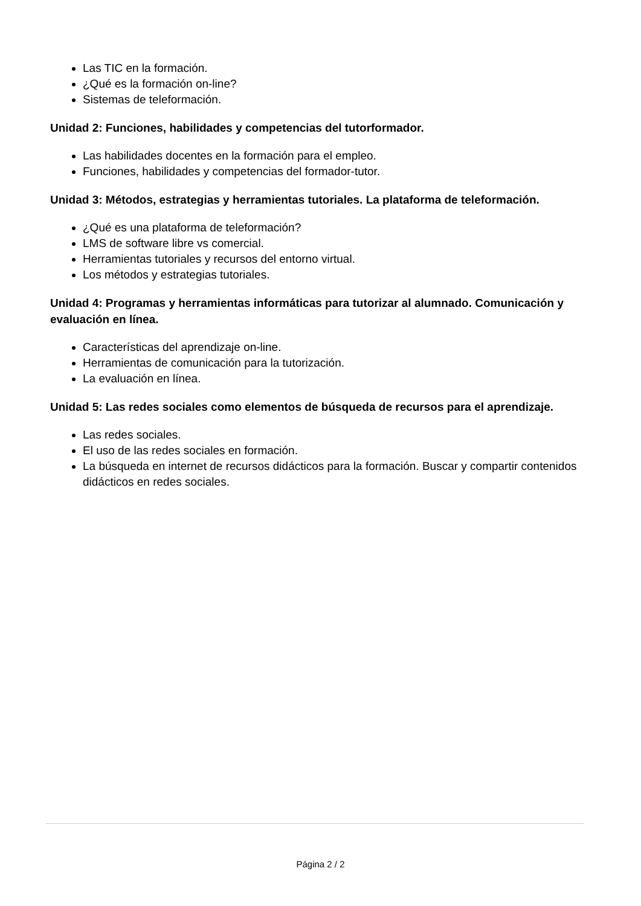Las TIC en la formación.
¿Qué es la formación on-line?
Sistemas de teleformación.
Unidad 2: Funciones, habilidades y competencias del tutorformador.
Las habilidades docentes en la formación para el empleo.
Funciones, habilidades y competencias del formador-tutor.
Unidad 3: Métodos, estrategias y herramientas tutoriales. La plataforma de teleformación.
¿Qué es una plataforma de teleformación?
LMS de software libre vs comercial.
Herramientas tutoriales y recursos del entorno virtual.
Los métodos y estrategias tutoriales.
Unidad 4: Programas y herramientas informáticas para tutorizar al alumnado. Comunicación y evaluación en línea.
Características del aprendizaje on-line.
Herramientas de comunicación para la tutorización.
La evaluación en línea.
Unidad 5: Las redes sociales como elementos de búsqueda de recursos para el aprendizaje.
Las redes sociales.
El uso de las redes sociales en formación.
La búsqueda en internet de recursos didácticos para la formación. Buscar y compartir contenidos didácticos en redes sociales.
Página 2 / 2